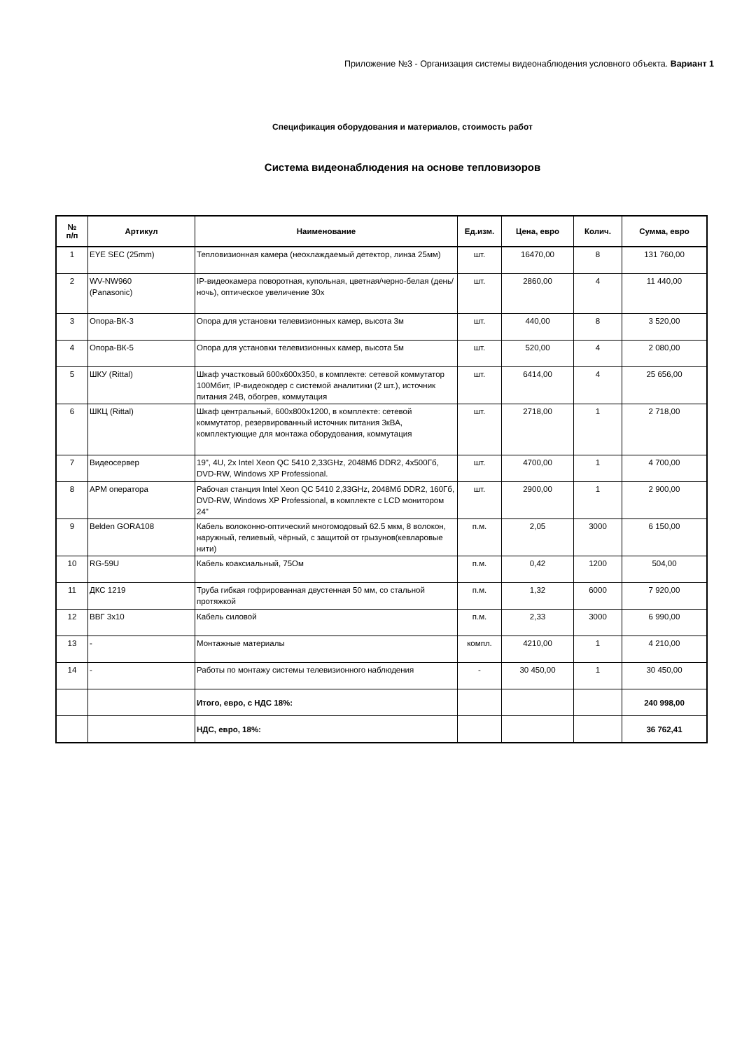Приложение №3 - Организация системы видеонаблюдения условного объекта. Вариант 1
Спецификация оборудования и материалов, стоимость работ
Система видеонаблюдения на основе тепловизоров
| № п/п | Артикул | Наименование | Ед.изм. | Цена, евро | Колич. | Сумма, евро |
| --- | --- | --- | --- | --- | --- | --- |
| 1 | EYE SEC (25mm) | Тепловизионная камера (неохлаждаемый детектор, линза 25мм) | шт. | 16470,00 | 8 | 131 760,00 |
| 2 | WV-NW960 (Panasonic) | IP-видеокамера поворотная, купольная, цветная/черно-белая (день/ночь), оптическое увеличение 30х | шт. | 2860,00 | 4 | 11 440,00 |
| 3 | Опора-ВК-3 | Опора для установки телевизионных камер, высота 3м | шт. | 440,00 | 8 | 3 520,00 |
| 4 | Опора-ВК-5 | Опора для установки телевизионных камер, высота 5м | шт. | 520,00 | 4 | 2 080,00 |
| 5 | ШКУ (Rittal) | Шкаф участковый 600х600х350, в комплекте: сетевой коммутатор 100Мбит, IP-видеокодер с системой аналитики (2 шт.), источник питания 24В, обогрев, коммутация | шт. | 6414,00 | 4 | 25 656,00 |
| 6 | ШКЦ (Rittal) | Шкаф центральный, 600х800х1200, в комплекте: сетевой коммутатор, резервированный источник питания 3кВА, комплектующие для монтажа оборудования, коммутация | шт. | 2718,00 | 1 | 2 718,00 |
| 7 | Видеосервер | 19", 4U, 2x Intel Xeon QC 5410 2,33GHz, 2048Мб DDR2, 4х500Гб, DVD-RW, Windows XP Professional. | шт. | 4700,00 | 1 | 4 700,00 |
| 8 | АРМ оператора | Рабочая станция Intel Xeon QC 5410 2,33GHz, 2048Мб DDR2, 160Гб, DVD-RW, Windows XP Professional, в комплекте с LCD монитором 24" | шт. | 2900,00 | 1 | 2 900,00 |
| 9 | Belden GORA108 | Кабель волоконно-оптический многомодовый 62.5 мкм, 8 волокон, наружный, гелиевый, чёрный, с защитой от грызунов(кевларовые нити) | п.м. | 2,05 | 3000 | 6 150,00 |
| 10 | RG-59U | Кабель коаксиальный, 75Ом | п.м. | 0,42 | 1200 | 504,00 |
| 11 | ДКС 1219 | Труба гибкая гофрированная двустенная 50 мм, со стальной протяжкой | п.м. | 1,32 | 6000 | 7 920,00 |
| 12 | ВВГ 3х10 | Кабель силовой | п.м. | 2,33 | 3000 | 6 990,00 |
| 13 | - | Монтажные материалы | компл. | 4210,00 | 1 | 4 210,00 |
| 14 | - | Работы по монтажу системы телевизионного наблюдения | - | 30 450,00 | 1 | 30 450,00 |
| | | Итого, евро, с НДС 18%: | | | | 240 998,00 |
| | | НДС, евро, 18%: | | | | 36 762,41 |